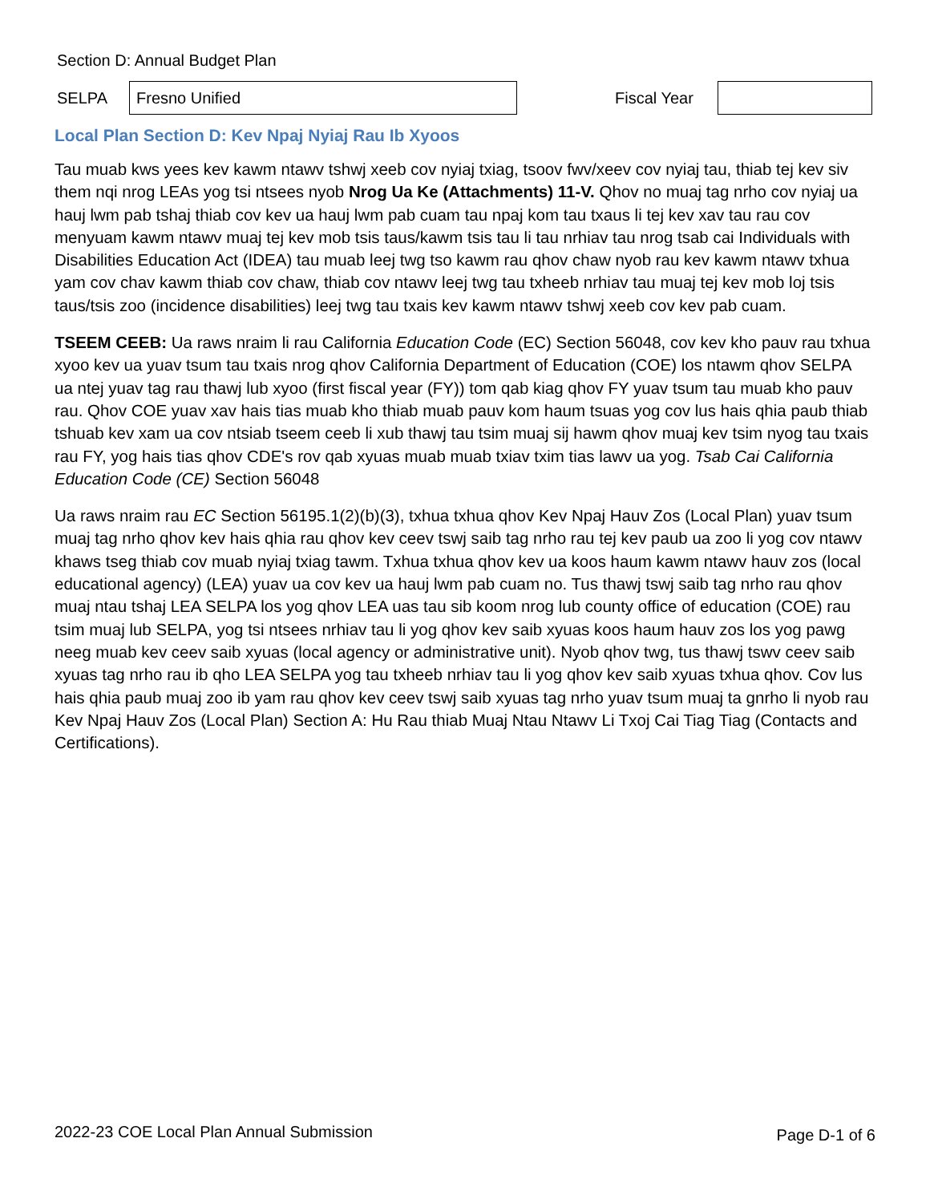Section D: Annual Budget Plan
SELPA
Fresno Unified
Fiscal Year
Local Plan Section D: Kev Npaj Nyiaj Rau Ib Xyoos
Tau muab kws yees kev kawm ntawv tshwj xeeb cov nyiaj txiag, tsoov fwv/xeev cov nyiaj tau, thiab tej kev siv them nqi nrog LEAs yog tsi ntsees nyob Nrog Ua Ke (Attachments) 11-V. Qhov no muaj tag nrho cov nyiaj ua hauj lwm pab tshaj thiab cov kev ua hauj lwm pab cuam tau npaj kom tau txaus li tej kev xav tau rau cov menyuam kawm ntawv muaj tej kev mob tsis taus/kawm tsis tau li tau nrhiav tau nrog tsab cai Individuals with Disabilities Education Act (IDEA) tau muab leej twg tso kawm rau qhov chaw nyob rau kev kawm ntawv txhua yam cov chav kawm thiab cov chaw, thiab cov ntawv leej twg tau txheeb nrhiav tau muaj tej kev mob loj tsis taus/tsis zoo (incidence disabilities) leej twg tau txais kev kawm ntawv tshwj xeeb cov kev pab cuam.
TSEEM CEEB: Ua raws nraim li rau California Education Code (EC) Section 56048, cov kev kho pauv rau txhua xyoo kev ua yuav tsum tau txais nrog qhov California Department of Education (COE) los ntawm qhov SELPA ua ntej yuav tag rau thawj lub xyoo (first fiscal year (FY)) tom qab kiag qhov FY yuav tsum tau muab kho pauv rau. Qhov COE yuav xav hais tias muab kho thiab muab pauv kom haum tsuas yog cov lus hais qhia paub thiab tshuab kev xam ua cov ntsiab tseem ceeb li xub thawj tau tsim muaj sij hawm qhov muaj kev tsim nyog tau txais rau FY, yog hais tias qhov CDE's rov qab xyuas muab muab txiav txim tias lawv ua yog. Tsab Cai California Education Code (CE) Section 56048
Ua raws nraim rau EC Section 56195.1(2)(b)(3), txhua txhua qhov Kev Npaj Hauv Zos (Local Plan) yuav tsum muaj tag nrho qhov kev hais qhia rau qhov kev ceev tswj saib tag nrho rau tej kev paub ua zoo li yog cov ntawv khaws tseg thiab cov muab nyiaj txiag tawm. Txhua txhua qhov kev ua koos haum kawm ntawv hauv zos (local educational agency) (LEA) yuav ua cov kev ua hauj lwm pab cuam no. Tus thawj tswj saib tag nrho rau qhov muaj ntau tshaj LEA SELPA los yog qhov LEA uas tau sib koom nrog lub county office of education (COE) rau tsim muaj lub SELPA, yog tsi ntsees nrhiav tau li yog qhov kev saib xyuas koos haum hauv zos los yog pawg neeg muab kev ceev saib xyuas (local agency or administrative unit). Nyob qhov twg, tus thawj tswv ceev saib xyuas tag nrho rau ib qho LEA SELPA yog tau txheeb nrhiav tau li yog qhov kev saib xyuas txhua qhov. Cov lus hais qhia paub muaj zoo ib yam rau qhov kev ceev tswj saib xyuas tag nrho yuav tsum muaj ta gnrho li nyob rau Kev Npaj Hauv Zos (Local Plan) Section A: Hu Rau thiab Muaj Ntau Ntawv Li Txoj Cai Tiag Tiag (Contacts and Certifications).
2022-23 COE Local Plan Annual Submission Page D-1 of 6